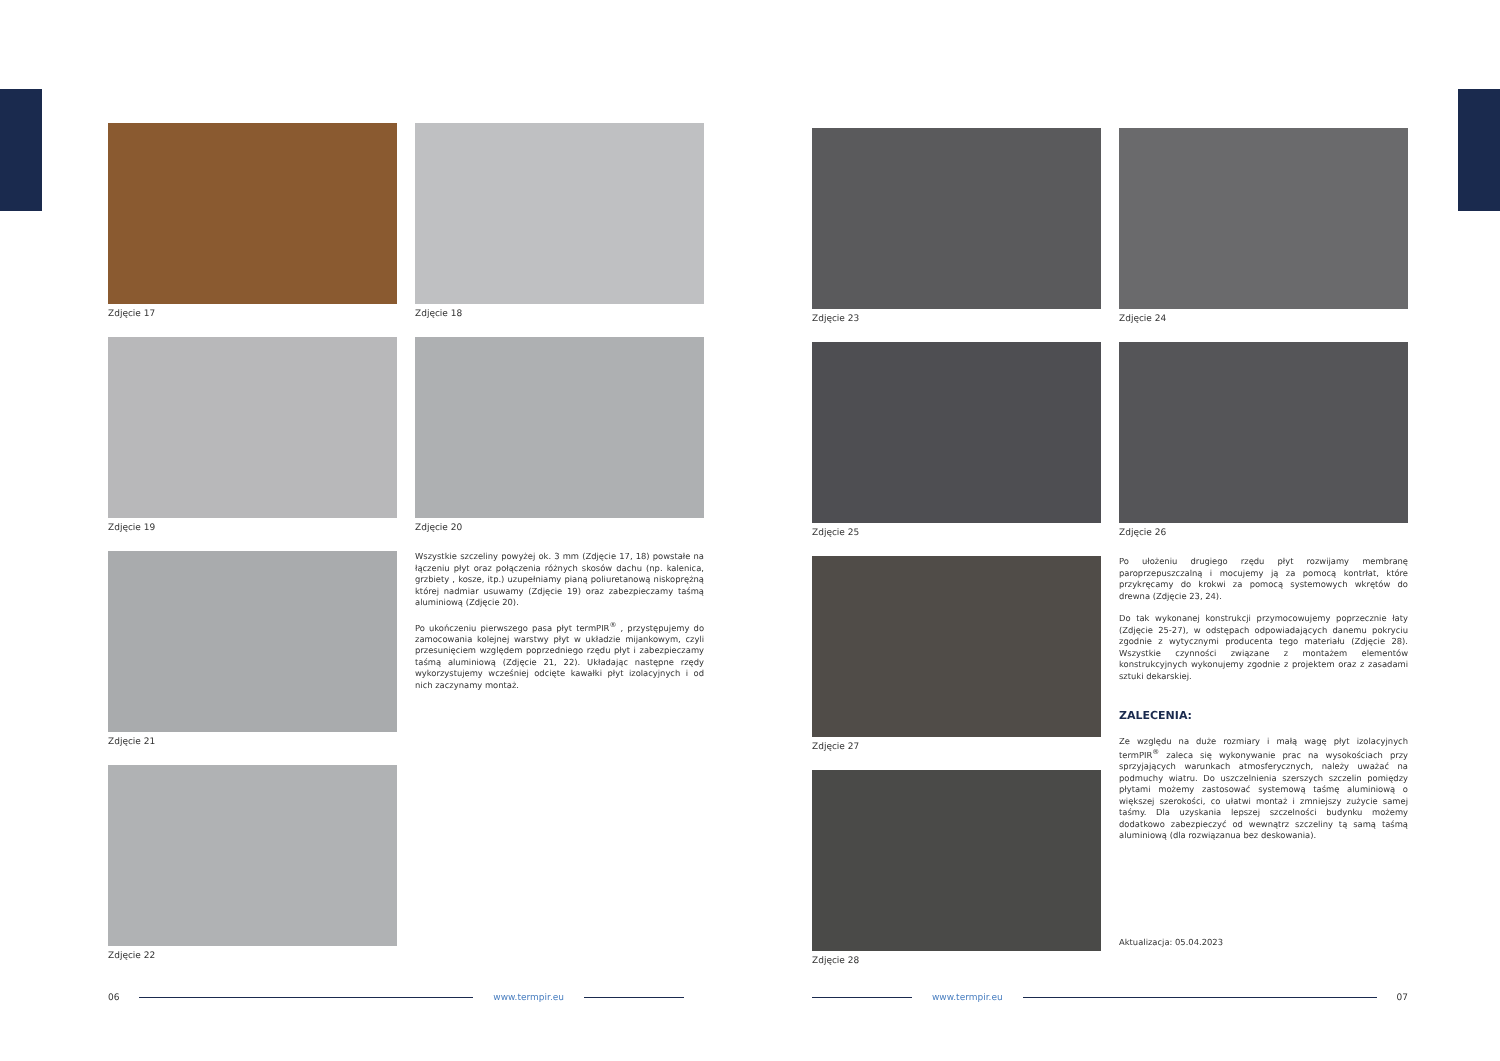Zdjęcie 17
Zdjęcie 18
Zdjęcie 19
Zdjęcie 20
Zdjęcie 21
Wszystkie szczeliny powyżej ok. 3 mm (Zdjęcie 17, 18) powstałe na łączeniu płyt oraz połączenia różnych skosów dachu (np. kalenica, grzbiety , kosze, itp.) uzupełniamy pianą poliuretanową niskoprężną której nadmiar usuwamy (Zdjęcie 19) oraz zabezpieczamy taśmą aluminiową (Zdjęcie 20).
Po ukończeniu pierwszego pasa płyt termPIR<sup>®</sup> , przystępujemy do zamocowania kolejnej warstwy płyt w układzie mijankowym, czyli przesunięciem względem poprzedniego rzędu płyt i zabezpieczamy taśmą aluminiową (Zdjęcie 21, 22). Układając następne rzędy wykorzystujemy wcześniej odcięte kawałki płyt izolacyjnych i od nich zaczynamy montaż.
Zdjęcie 22
06 www.termpir.eu
Zdjęcie 23
Zdjęcie 24
Zdjęcie 25
Zdjęcie 26
Zdjęcie 27
Po ułożeniu drugiego rzędu płyt rozwijamy membranę paroprzepuszczalną i mocujemy ją za pomocą kontrłat, które przykręcamy do krokwi za pomocą systemowych wkrętów do drewna (Zdjęcie 23, 24).
Do tak wykonanej konstrukcji przymocowujemy poprzecznie łaty (Zdjęcie 25-27), w odstępach odpowiadających danemu pokryciu zgodnie z wytycznymi producenta tego materiału (Zdjęcie 28). Wszystkie czynności związane z montażem elementów konstrukcyjnych wykonujemy zgodnie z projektem oraz z zasadami sztuki dekarskiej.
ZALECENIA:
Ze względu na duże rozmiary i małą wagę płyt izolacyjnych termPIR<sup>®</sup> zaleca się wykonywanie prac na wysokościach przy sprzyjających warunkach atmosferycznych, należy uważać na podmuchy wiatru. Do uszczelnienia szerszych szczelin pomiędzy płytami możemy zastosować systemową taśmę aluminiową o większej szerokości, co ułatwi montaż i zmniejszy zużycie samej taśmy. Dla uzyskania lepszej szczelności budynku możemy dodatkowo zabezpieczyć od wewnątrz szczeliny tą samą taśmą aluminiową (dla rozwiązanua bez deskowania).
Aktualizacja: 05.04.2023
Zdjęcie 28
www.termpir.eu 07